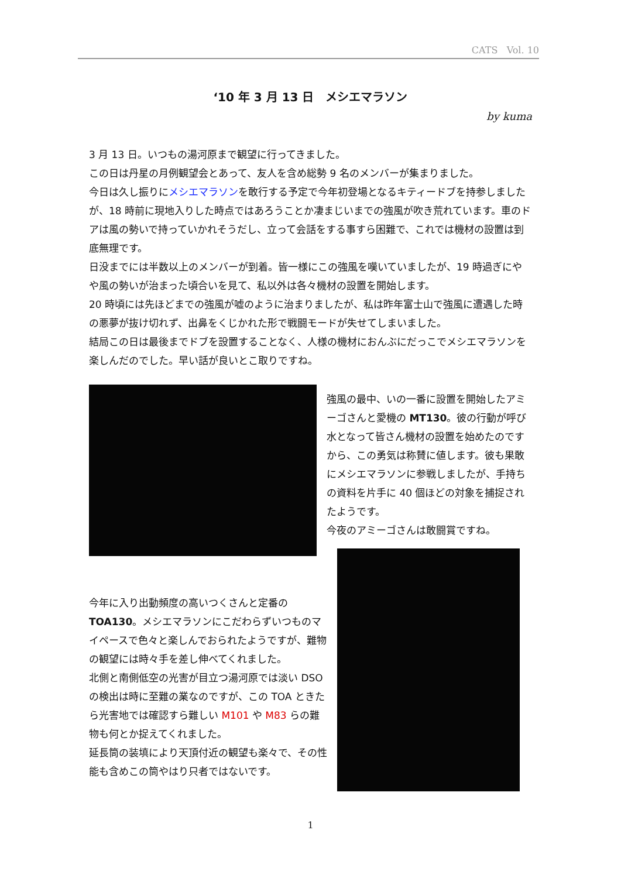CATS Vol. 10
‘10 年 3 月 13 日　メシエマラソン
by kuma
3 月 13 日。いつもの湯河原まで観望に行ってきました。
この日は丹星の月例観望会とあって、友人を含め総勢 9 名のメンバーが集まりました。
今日は久し振りにメシエマラソンを敢行する予定で今年初登場となるキティードブを持参しましたが、18 時前に現地入りした時点ではあろうことか凄まじいまでの強風が吹き荒れています。車のドアは風の勢いで持っていかれそうだし、立って会話をする事すら困難で、これでは機材の設置は到底無理です。
日没までには半数以上のメンバーが到着。皆一様にこの強風を嘆いていましたが、19 時過ぎにやや風の勢いが治まった頃合いを見て、私以外は各々機材の設置を開始します。
20 時頃には先ほどまでの強風が嘘のように治まりましたが、私は昨年富士山で強風に遭遇した時の悪夢が抜け切れず、出鼻をくじかれた形で戦闘モードが失せてしまいました。
結局この日は最後までドブを設置することなく、人様の機材におんぶにだっこでメシエマラソンを楽しんだのでした。早い話が良いとこ取りですね。
強風の最中、いの一番に設置を開始したアミーゴさんと愛機の MT130。彼の行動が呼び水となって皆さん機材の設置を始めたのですから、この勇気は称賛に値します。彼も果敢にメシエマラソンに参戦しましたが、手持ちの資料を片手に 40 個ほどの対象を捕捉されたようです。
今夜のアミーゴさんは敢闘賞ですね。
今年に入り出動頻度の高いつくさんと定番の TOA130。メシエマラソンにこだわらずいつものマイペースで色々と楽しんでおられたようですが、難物の観望には時々手を差し伸べてくれました。
北側と南側低空の光害が目立つ湯河原では淡い DSO の検出は時に至難の業なのですが、この TOA ときたら光害地では確認すら難しい M101 や M83 らの難物も何とか捉えてくれました。
延長筒の装填により天頂付近の観望も楽々で、その性能も含めこの筒やはり只者ではないです。
1